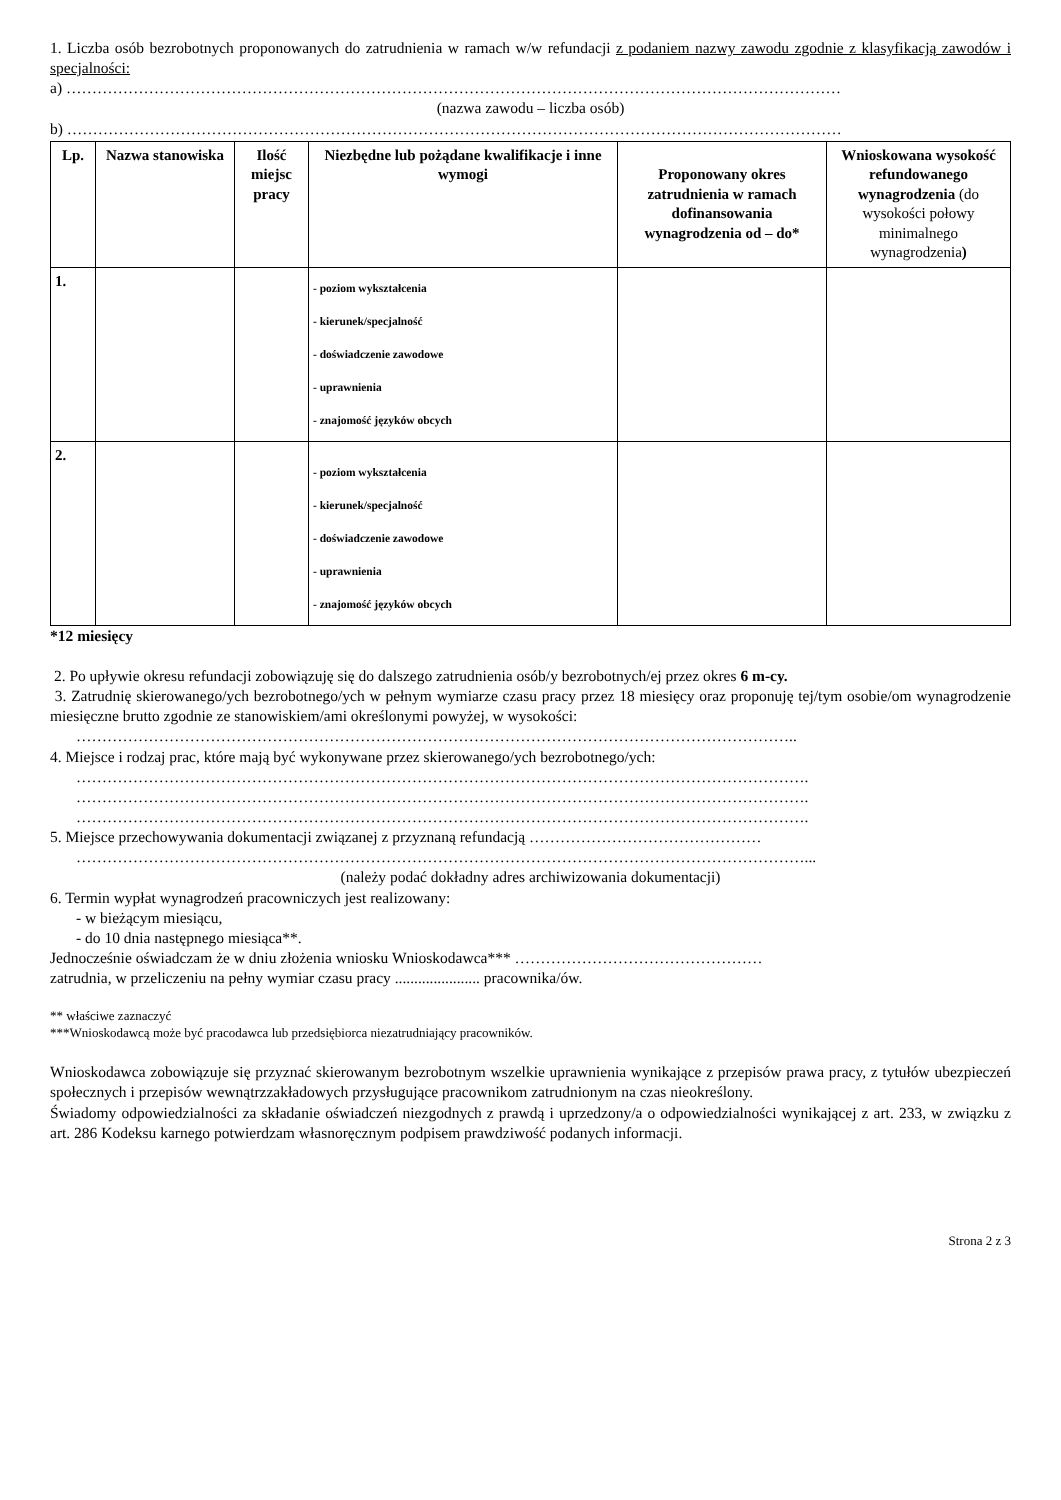1. Liczba osób bezrobotnych proponowanych do zatrudnienia w ramach w/w refundacji z podaniem nazwy zawodu zgodnie z klasyfikacją zawodów i specjalności:
a) ……………………………………………………………………………………………………………………………………
(nazwa zawodu – liczba osób)
b) ……………………………………………………………………………………………………………………………………
| Lp. | Nazwa stanowiska | Ilość miejsc pracy | Niezbędne lub pożądane kwalifikacje i inne wymogi | Proponowany okres zatrudnienia w ramach dofinansowania wynagrodzenia od – do* | Wnioskowana wysokość refundowanego wynagrodzenia (do wysokości połowy minimalnego wynagrodzenia ) |
| --- | --- | --- | --- | --- | --- |
| 1. | | | - poziom wykształcenia - kierunek/specjalność - doświadczenie zawodowe - uprawnienia - znajomość języków obcych | | |
| 2. | | | - poziom wykształcenia - kierunek/specjalność - doświadczenie zawodowe - uprawnienia - znajomość języków obcych | | |
*12 miesięcy
2. Po upływie okresu refundacji zobowiązuję się do dalszego zatrudnienia osób/y bezrobotnych/ej przez okres 6 m-cy.
3. Zatrudnię skierowanego/ych bezrobotnego/ych w pełnym wymiarze czasu pracy przez 18 miesięcy oraz proponuję tej/tym osobie/om wynagrodzenie miesięczne brutto zgodnie ze stanowiskiem/ami określonymi powyżej, w wysokości:
…………………………………………………………………………………………………………………………..
4. Miejsce i rodzaj prac, które mają być wykonywane przez skierowanego/ych bezrobotnego/ych:
…………………………………………………………………………………………………………………………….
…………………………………………………………………………………………………………………………….
…………………………………………………………………………………………………………………………….
5. Miejsce przechowywania dokumentacji związanej z przyznaną refundacją ………………………………………
……………………………………………………………………………………………………………………………...
(należy podać dokładny adres archiwizowania dokumentacji)
6. Termin wypłat wynagrodzeń pracowniczych jest realizowany:
- w bieżącym miesiącu,
- do 10 dnia następnego miesiąca**.
Jednocześnie oświadczam że w dniu złożenia wniosku Wnioskodawca*** …………………………………………
zatrudnia, w przeliczeniu na pełny wymiar czasu pracy ...................... pracownika/ów.
** właściwe zaznaczyć
***Wnioskodawcą może być pracodawca lub przedsiębiorca niezatrudniający pracowników.
Wnioskodawca zobowiązuje się przyznać skierowanym bezrobotnym wszelkie uprawnienia wynikające z przepisów prawa pracy, z tytułów ubezpieczeń społecznych i przepisów wewnątrzzakładowych przysługujące pracownikom zatrudnionym na czas nieokreślony.
Świadomy odpowiedzialności za składanie oświadczeń niezgodnych z prawdą i uprzedzony/a o odpowiedzialności wynikającej z art. 233, w związku z art. 286 Kodeksu karnego potwierdzam własnoręcznym podpisem prawdziwość podanych informacji.
Strona 2 z 3